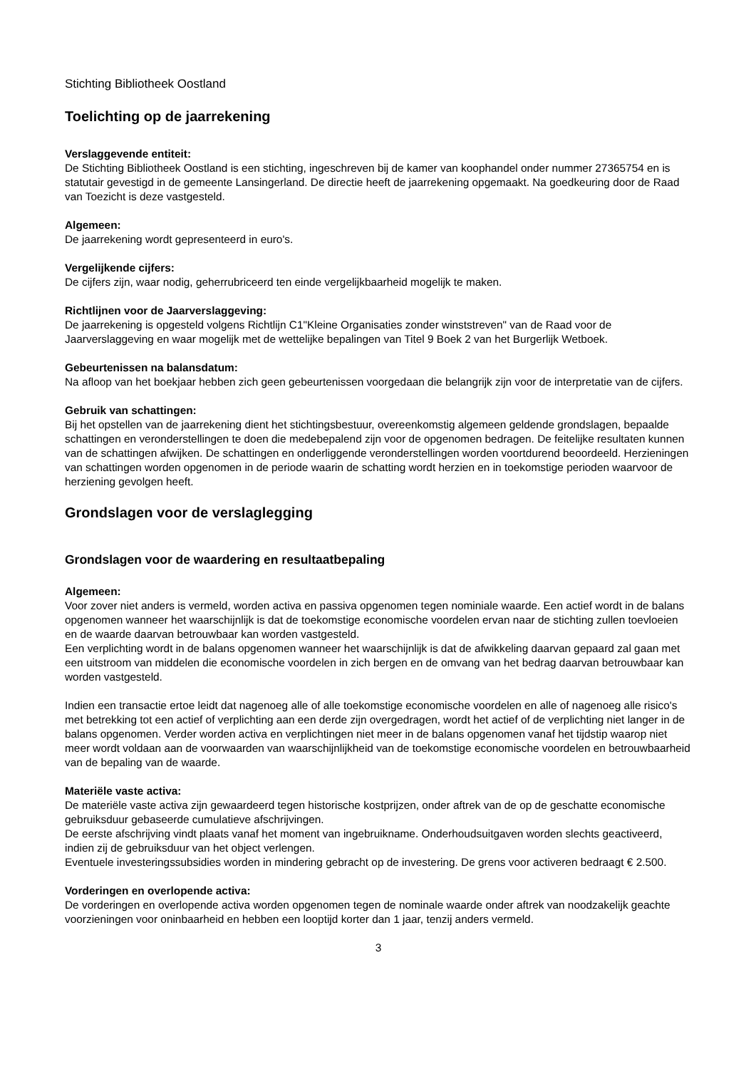Stichting Bibliotheek Oostland
Toelichting op de jaarrekening
Verslaggevende entiteit:
De Stichting Bibliotheek Oostland is een stichting, ingeschreven bij de kamer van koophandel onder nummer 27365754 en is statutair gevestigd in de gemeente Lansingerland. De directie heeft de jaarrekening opgemaakt. Na goedkeuring door de Raad van Toezicht is deze vastgesteld.
Algemeen:
De jaarrekening wordt gepresenteerd in euro's.
Vergelijkende cijfers:
De cijfers zijn, waar nodig, geherrubriceerd ten einde vergelijkbaarheid mogelijk te maken.
Richtlijnen voor de Jaarverslaggeving:
De jaarrekening is opgesteld volgens Richtlijn C1"Kleine Organisaties zonder winststreven" van de Raad voor de Jaarverslaggeving en waar mogelijk met de wettelijke bepalingen van Titel 9 Boek 2 van het Burgerlijk Wetboek.
Gebeurtenissen na balansdatum:
Na afloop van het boekjaar hebben zich geen gebeurtenissen voorgedaan die belangrijk zijn voor de interpretatie van de cijfers.
Gebruik van schattingen:
Bij het opstellen van de jaarrekening dient het stichtingsbestuur, overeenkomstig algemeen geldende grondslagen, bepaalde schattingen en veronderstellingen te doen die medebepalend zijn voor de opgenomen bedragen. De feitelijke resultaten kunnen van de schattingen afwijken. De schattingen en onderliggende veronderstellingen worden voortdurend beoordeeld. Herzieningen van schattingen worden opgenomen in de periode waarin de schatting wordt herzien en in toekomstige perioden waarvoor de herziening gevolgen heeft.
Grondslagen voor de verslaglegging
Grondslagen voor de waardering en resultaatbepaling
Algemeen:
Voor zover niet anders is vermeld, worden activa en passiva opgenomen tegen nominiale waarde. Een actief wordt in de balans opgenomen wanneer het waarschijnlijk is dat de toekomstige economische voordelen ervan naar de stichting zullen toevloeien en de waarde daarvan betrouwbaar kan worden vastgesteld.
Een verplichting wordt in de balans opgenomen wanneer het waarschijnlijk is dat de afwikkeling daarvan gepaard zal gaan met een uitstroom van middelen die economische voordelen in zich bergen en de omvang van het bedrag daarvan betrouwbaar kan worden vastgesteld.
Indien een transactie ertoe leidt dat nagenoeg alle of alle toekomstige economische voordelen en alle of nagenoeg alle risico's met betrekking tot een actief of verplichting aan een derde zijn overgedragen, wordt het actief of de verplichting niet langer in de balans opgenomen. Verder worden activa en verplichtingen niet meer in de balans opgenomen vanaf het tijdstip waarop niet meer wordt voldaan aan de voorwaarden van waarschijnlijkheid van de toekomstige economische voordelen en betrouwbaarheid van de bepaling van de waarde.
Materiële vaste activa:
De materiële vaste activa zijn gewaardeerd tegen historische kostprijzen, onder aftrek van de op de geschatte economische gebruiksduur gebaseerde cumulatieve afschrijvingen.
De eerste afschrijving vindt plaats vanaf het moment van ingebruikname. Onderhoudsuitgaven worden slechts geactiveerd, indien zij de gebruiksduur van het object verlengen.
Eventuele investeringssubsidies worden in mindering gebracht op de investering. De grens voor activeren bedraagt € 2.500.
Vorderingen en overlopende activa:
De vorderingen en overlopende activa worden opgenomen tegen de nominale waarde onder aftrek van noodzakelijk geachte voorzieningen voor oninbaarheid en hebben een looptijd korter dan 1 jaar, tenzij anders vermeld.
3